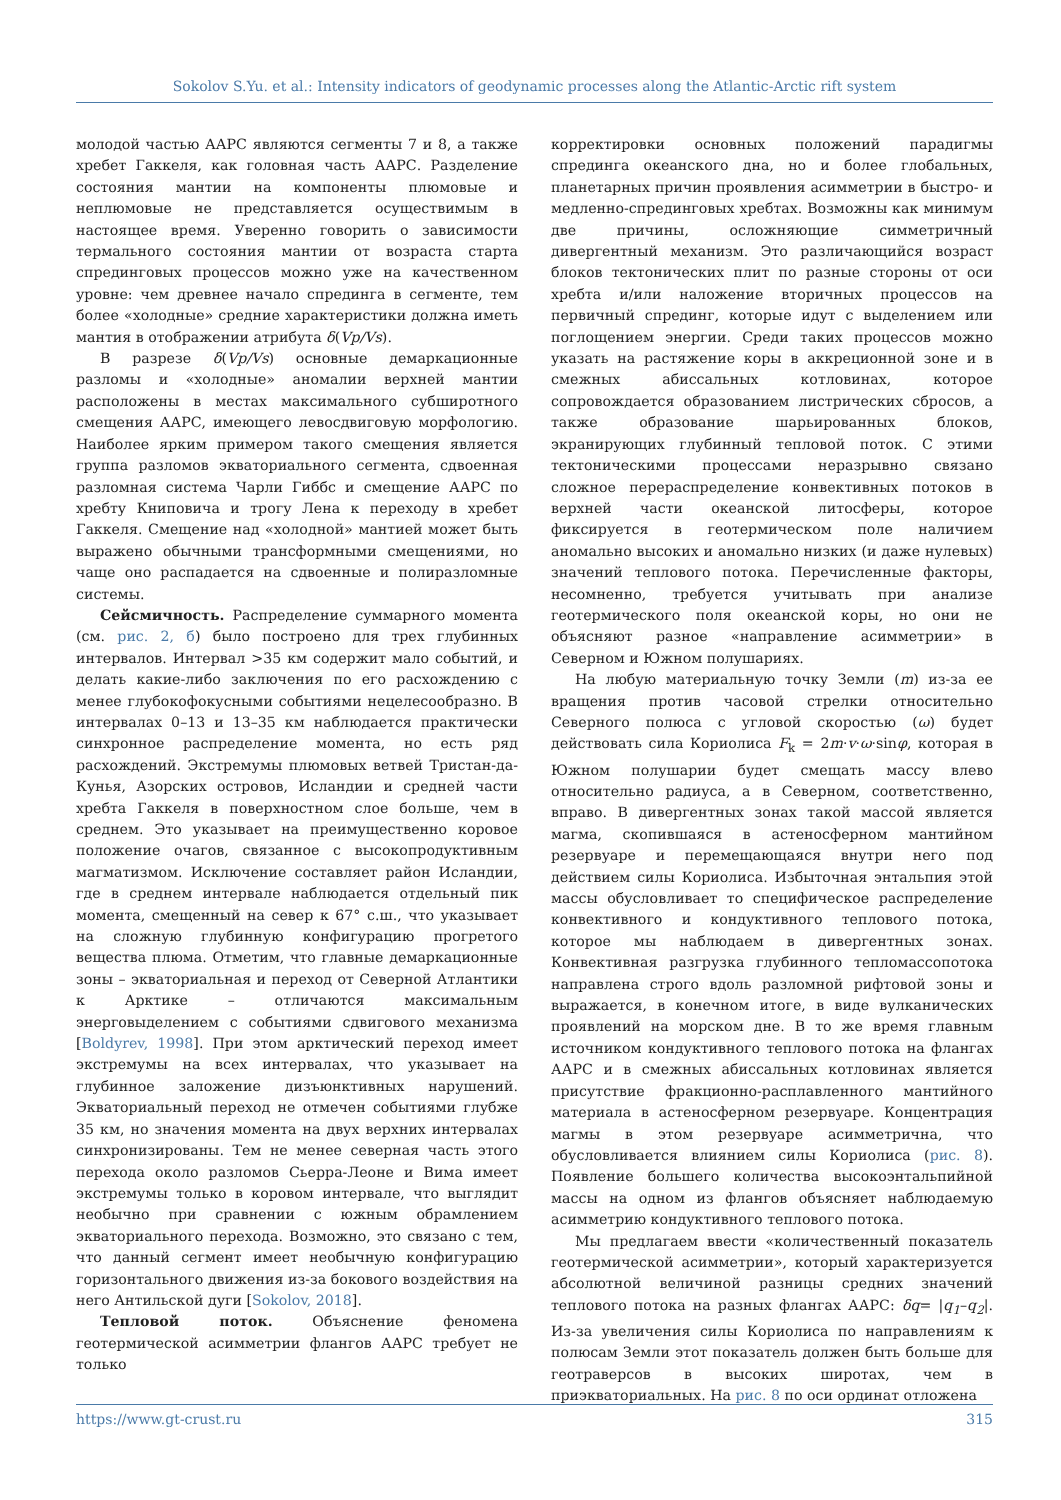Sokolov S.Yu. et al.: Intensity indicators of geodynamic processes along the Atlantic-Arctic rift system
молодой частью ААРС являются сегменты 7 и 8, а также хребет Гаккеля, как головная часть ААРС. Разделение состояния мантии на компоненты плюмовые и неплюмовые не представляется осуществимым в настоящее время. Уверенно говорить о зависимости термального состояния мантии от возраста старта спрединговых процессов можно уже на качественном уровне: чем древнее начало спрединга в сегменте, тем более «холодные» средние характеристики должна иметь мантия в отображении атрибута δ(Vp/Vs).
В разрезе δ(Vp/Vs) основные демаркационные разломы и «холодные» аномалии верхней мантии расположены в местах максимального субширотного смещения ААРС, имеющего левосдвиговую морфологию. Наиболее ярким примером такого смещения является группа разломов экваториального сегмента, сдвоенная разломная система Чарли Гиббс и смещение ААРС по хребту Книповича и трогу Лена к переходу в хребет Гаккеля. Смещение над «холодной» мантией может быть выражено обычными трансформными смещениями, но чаще оно распадается на сдвоенные и полиразломные системы.
Сейсмичность. Распределение суммарного момента (см. рис. 2, б) было построено для трех глубинных интервалов. Интервал >35 км содержит мало событий, и делать какие-либо заключения по его расхождению с менее глубокофокусными событиями нецелесообразно. В интервалах 0–13 и 13–35 км наблюдается практически синхронное распределение момента, но есть ряд расхождений. Экстремумы плюмовых ветвей Тристан-да-Кунья, Азорских островов, Исландии и средней части хребта Гаккеля в поверхностном слое больше, чем в среднем. Это указывает на преимущественно коровое положение очагов, связанное с высокопродуктивным магматизмом. Исключение составляет район Исландии, где в среднем интервале наблюдается отдельный пик момента, смещенный на север к 67° с.ш., что указывает на сложную глубинную конфигурацию прогретого вещества плюма. Отметим, что главные демаркационные зоны – экваториальная и переход от Северной Атлантики к Арктике – отличаются максимальным энерговыделением с событиями сдвигового механизма [Boldyrev, 1998]. При этом арктический переход имеет экстремумы на всех интервалах, что указывает на глубинное заложение дизъюнктивных нарушений. Экваториальный переход не отмечен событиями глубже 35 км, но значения момента на двух верхних интервалах синхронизированы. Тем не менее северная часть этого перехода около разломов Сьерра-Леоне и Вима имеет экстремумы только в коровом интервале, что выглядит необычно при сравнении с южным обрамлением экваториального перехода. Возможно, это связано с тем, что данный сегмент имеет необычную конфигурацию горизонтального движения из-за бокового воздействия на него Антильской дуги [Sokolov, 2018].
Тепловой поток. Объяснение феномена геотермической асимметрии флангов ААРС требует не только
корректировки основных положений парадигмы спрединга океанского дна, но и более глобальных, планетарных причин проявления асимметрии в быстро- и медленно-спрединговых хребтах. Возможны как минимум две причины, осложняющие симметричный дивергентный механизм. Это различающийся возраст блоков тектонических плит по разные стороны от оси хребта и/или наложение вторичных процессов на первичный спрединг, которые идут с выделением или поглощением энергии. Среди таких процессов можно указать на растяжение коры в аккреционной зоне и в смежных абиссальных котловинах, которое сопровождается образованием листрических сбросов, а также образование шарьированных блоков, экранирующих глубинный тепловой поток. С этими тектоническими процессами неразрывно связано сложное перераспределение конвективных потоков в верхней части океанской литосферы, которое фиксируется в геотермическом поле наличием аномально высоких и аномально низких (и даже нулевых) значений теплового потока. Перечисленные факторы, несомненно, требуется учитывать при анализе геотермического поля океанской коры, но они не объясняют разное «направление асимметрии» в Северном и Южном полушариях.
На любую материальную точку Земли (m) из-за ее вращения против часовой стрелки относительно Северного полюса с угловой скоростью (ω) будет действовать сила Кориолиса F<sub>k</sub> = 2m·v·ω·sinφ, которая в Южном полушарии будет смещать массу влево относительно радиуса, а в Северном, соответственно, вправо. В дивергентных зонах такой массой является магма, скопившаяся в астеносферном мантийном резервуаре и перемещающаяся внутри него под действием силы Кориолиса. Избыточная энтальпия этой массы обусловливает то специфическое распределение конвективного и кондуктивного теплового потока, которое мы наблюдаем в дивергентных зонах. Конвективная разгрузка глубинного тепломассопотока направлена строго вдоль разломной рифтовой зоны и выражается, в конечном итоге, в виде вулканических проявлений на морском дне. В то же время главным источником кондуктивного теплового потока на флангах ААРС и в смежных абиссальных котловинах является присутствие фракционно-расплавленного мантийного материала в астеносферном резервуаре. Концентрация магмы в этом резервуаре асимметрична, что обусловливается влиянием силы Кориолиса (рис. 8). Появление большего количества высокоэнтальпийной массы на одном из флангов объясняет наблюдаемую асимметрию кондуктивного теплового потока.
Мы предлагаем ввести «количественный показатель геотермической асимметрии», который характеризуется абсолютной величиной разницы средних значений теплового потока на разных флангах ААРС: δq= |q<sub>1</sub>–q<sub>2</sub>|. Из-за увеличения силы Кориолиса по направлениям к полюсам Земли этот показатель должен быть больше для геотраверсов в высоких широтах, чем в приэкваториальных. На рис. 8 по оси ординат отложена
https://www.gt-crust.ru 315